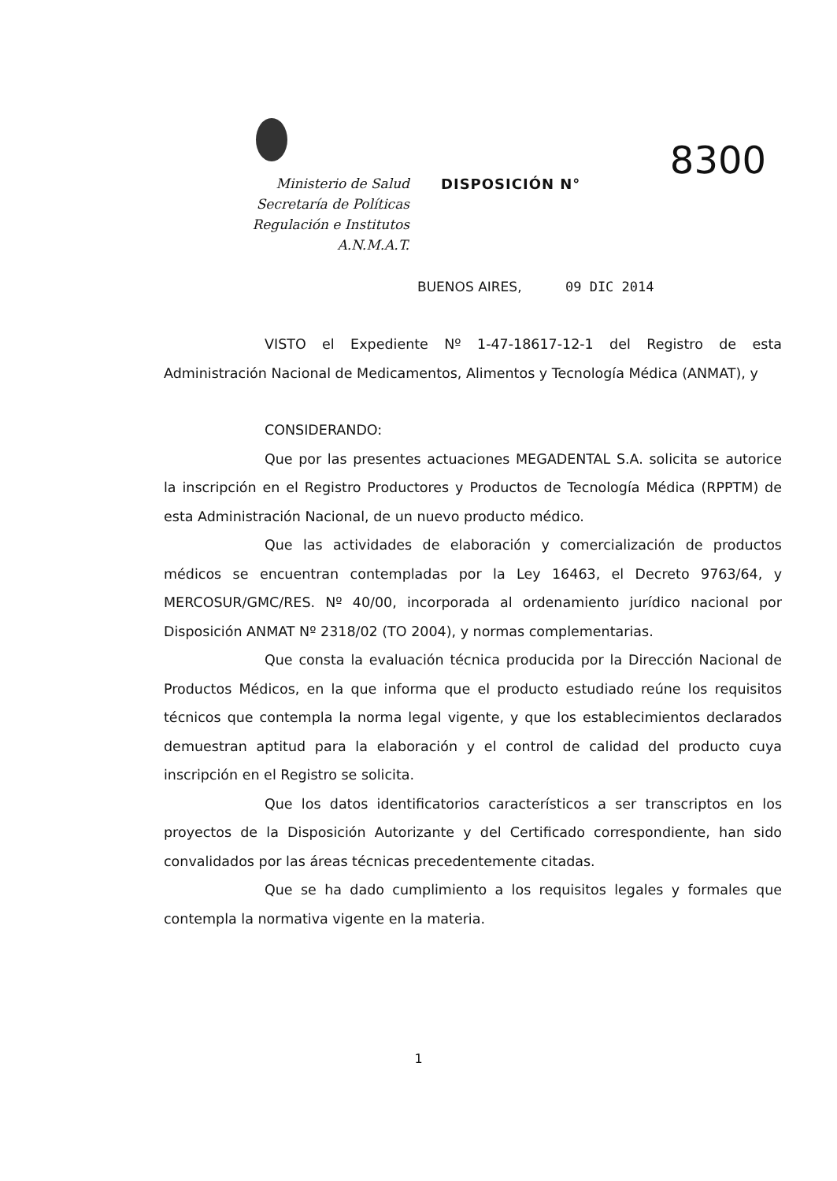Ministerio de Salud
Secretaría de Políticas
Regulación e Institutos
A.N.M.A.T.
8300
DISPOSICIÓN N°
BUENOS AIRES, 09 DIC 2014
VISTO el Expediente Nº 1-47-18617-12-1 del Registro de esta Administración Nacional de Medicamentos, Alimentos y Tecnología Médica (ANMAT), y
CONSIDERANDO:
Que por las presentes actuaciones MEGADENTAL S.A. solicita se autorice la inscripción en el Registro Productores y Productos de Tecnología Médica (RPPTM) de esta Administración Nacional, de un nuevo producto médico.
Que las actividades de elaboración y comercialización de productos médicos se encuentran contempladas por la Ley 16463, el Decreto 9763/64, y MERCOSUR/GMC/RES. Nº 40/00, incorporada al ordenamiento jurídico nacional por Disposición ANMAT Nº 2318/02 (TO 2004), y normas complementarias.
Que consta la evaluación técnica producida por la Dirección Nacional de Productos Médicos, en la que informa que el producto estudiado reúne los requisitos técnicos que contempla la norma legal vigente, y que los establecimientos declarados demuestran aptitud para la elaboración y el control de calidad del producto cuya inscripción en el Registro se solicita.
Que los datos identificatorios característicos a ser transcriptos en los proyectos de la Disposición Autorizante y del Certificado correspondiente, han sido convalidados por las áreas técnicas precedentemente citadas.
Que se ha dado cumplimiento a los requisitos legales y formales que contempla la normativa vigente en la materia.
1